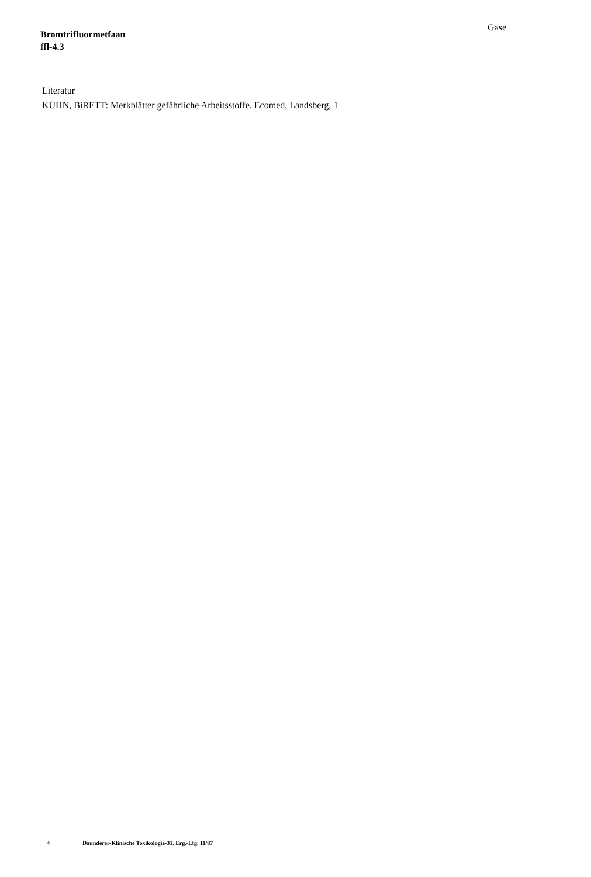Bromtrifluormetfaan
ffl-4.3
Gase
Literatur
KÜHN, BiRETT: Merkblätter gefährliche Arbeitsstoffe. Ecomed, Landsberg, 1
4 Daunderer-Klinische Toxikologie-31. Erg.-Lfg. 11/87